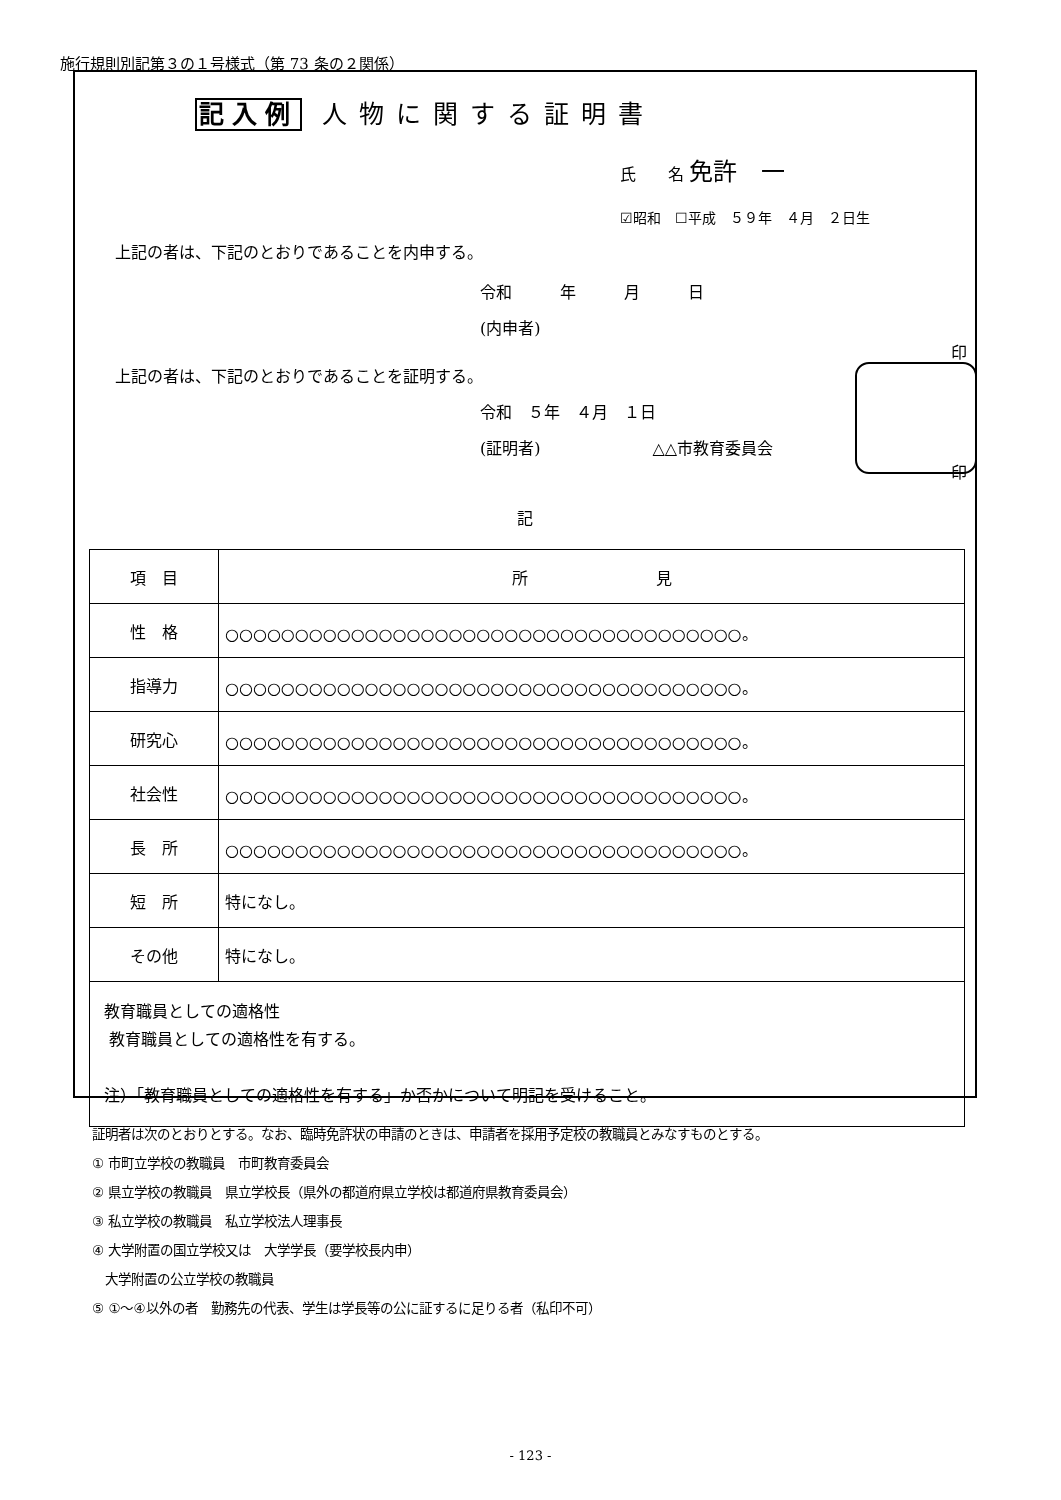施行規則別記第３の１号様式（第 73 条の２関係）
記入例 人物に関する証明書
氏　　名 免許　一
☑昭和　☐平成　５９年　４月　２日生
上記の者は、下記のとおりであることを内申する。
令和　　　年　　　月　　　日
(内申者)
印
上記の者は、下記のとおりであることを証明する。
令和　５年　４月　１日
(証明者)　　　　　　　△△市教育委員会
印
記
| 項 目 | 所 見 |
| 性 格 | ○○○○○○○○○○○○○○○○○○○○○○○○○○○○○○○○○○○○○。 |
| 指導力 | ○○○○○○○○○○○○○○○○○○○○○○○○○○○○○○○○○○○○○。 |
| 研究心 | ○○○○○○○○○○○○○○○○○○○○○○○○○○○○○○○○○○○○○。 |
| 社会性 | ○○○○○○○○○○○○○○○○○○○○○○○○○○○○○○○○○○○○○。 |
| 長 所 | ○○○○○○○○○○○○○○○○○○○○○○○○○○○○○○○○○○○○○。 |
| 短 所 | 特になし。 |
| その他 | 特になし。 |
| 教育職員としての適格性 教育職員としての適格性を有する。 注）「教育職員としての適格性を有する」か否かについて明記を受けること。 | |
証明者は次のとおりとする。なお、臨時免許状の申請のときは、申請者を採用予定校の教職員とみなすものとする。
① 市町立学校の教職員　市町教育委員会
② 県立学校の教職員　県立学校長（県外の都道府県立学校は都道府県教育委員会）
③ 私立学校の教職員　私立学校法人理事長
④ 大学附置の国立学校又は　大学学長（要学校長内申）
　大学附置の公立学校の教職員
⑤ ①～④以外の者　勤務先の代表、学生は学長等の公に証するに足りる者（私印不可）
- 123 -